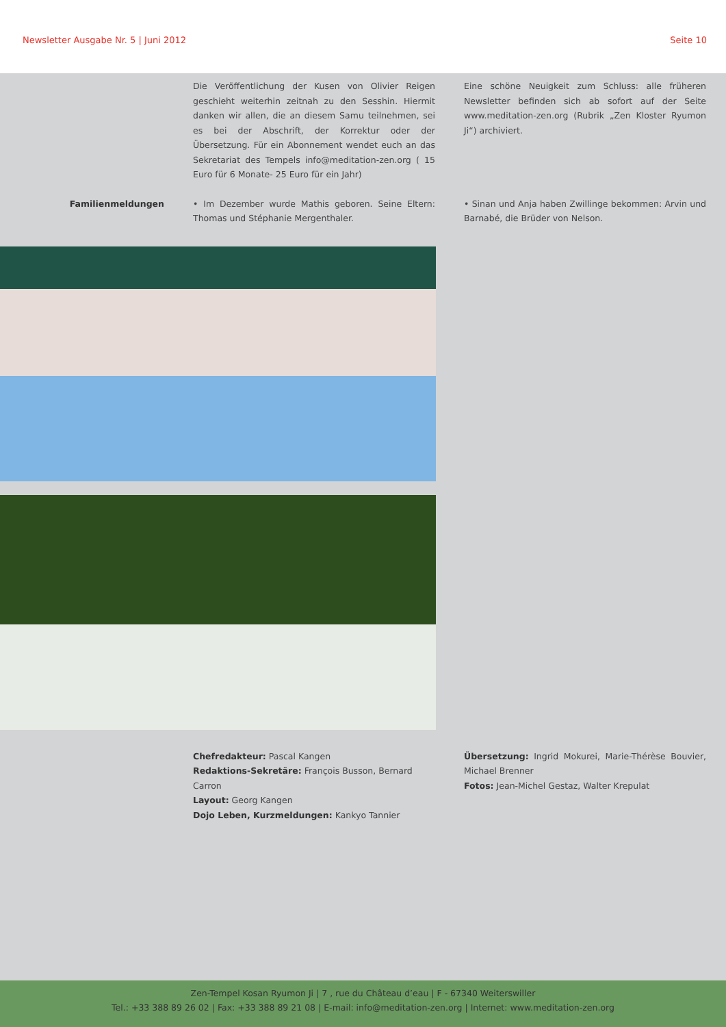Newsletter Ausgabe Nr. 5 | Juni 2012 Seite 10
Die Veröffentlichung der Kusen von Olivier Reigen geschieht weiterhin zeitnah zu den Sesshin. Hiermit danken wir allen, die an diesem Samu teilnehmen, sei es bei der Abschrift, der Korrektur oder der Übersetzung. Für ein Abonnement wendet euch an das Sekretariat des Tempels info@meditation-zen.org ( 15 Euro für 6 Monate- 25 Euro für ein Jahr)
Eine schöne Neuigkeit zum Schluss: alle früheren Newsletter befinden sich ab sofort auf der Seite www.meditation-zen.org (Rubrik „Zen Kloster Ryumon Ji“) archiviert.
Familienmeldungen • Im Dezember wurde Mathis geboren. Seine Eltern: Thomas und Stéphanie Mergenthaler.
• Sinan und Anja haben Zwillinge bekommen: Arvin und Barnabé, die Brüder von Nelson.
Chefredakteur: Pascal Kangen
Redaktions-Sekretäre: François Busson, Bernard Carron
Layout: Georg Kangen
Dojo Leben, Kurzmeldungen: Kankyo Tannier
Übersetzung: Ingrid Mokurei, Marie-Thérèse Bouvier, Michael Brenner
Fotos: Jean-Michel Gestaz, Walter Krepulat
Zen-Tempel Kosan Ryumon Ji | 7 , rue du Château d’eau | F - 67340 Weiterswiller
Tel.: +33 388 89 26 02 | Fax: +33 388 89 21 08 | E-mail: info@meditation-zen.org | Internet: www.meditation-zen.org